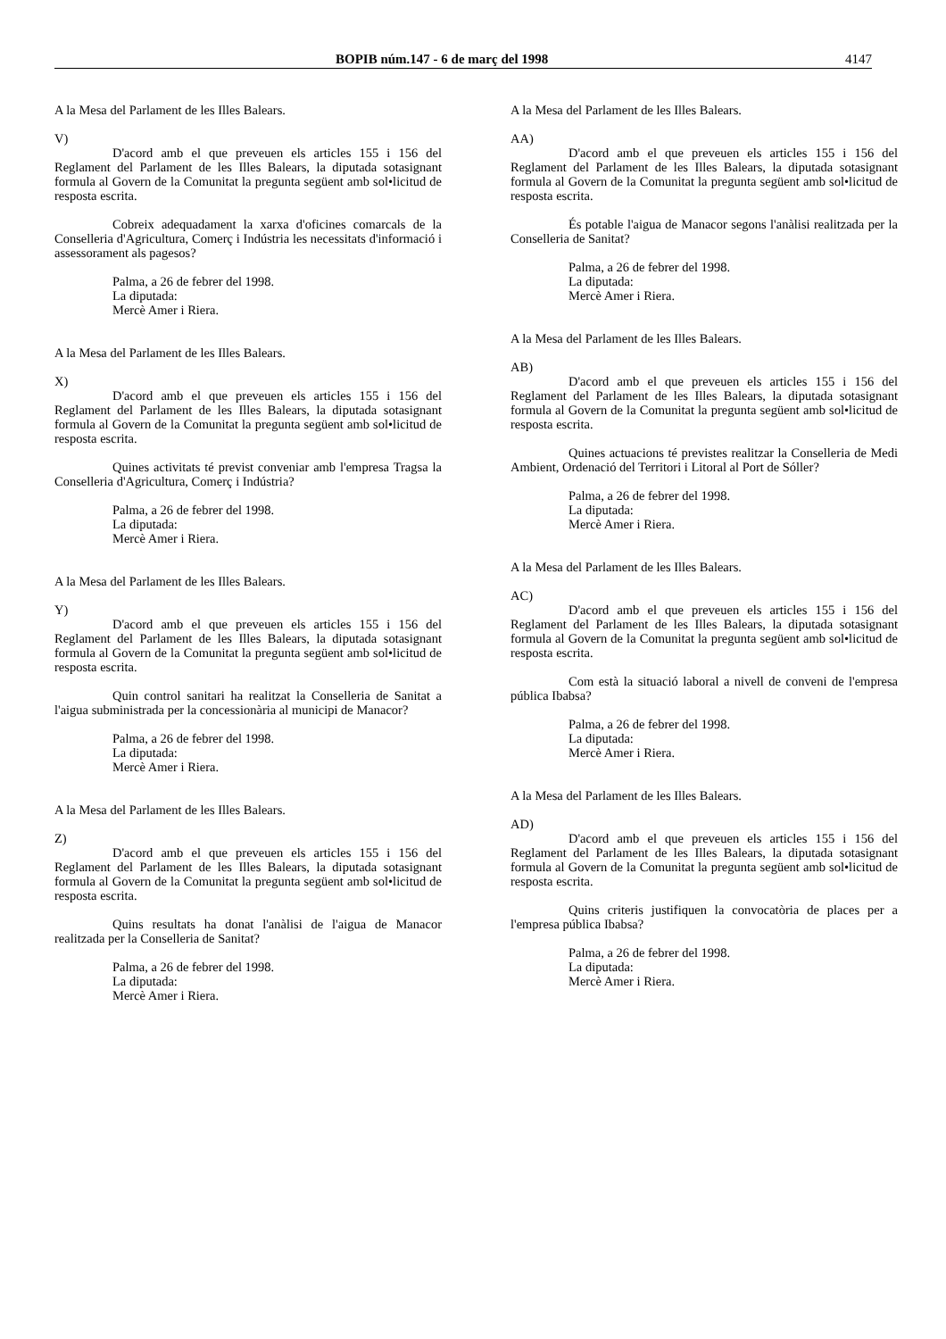BOPIB núm.147 - 6 de març del 1998 4147
A la Mesa del Parlament de les Illes Balears.
V)
D'acord amb el que preveuen els articles 155 i 156 del Reglament del Parlament de les Illes Balears, la diputada sotasignant formula al Govern de la Comunitat la pregunta següent amb sol•licitud de resposta escrita.
Cobreix adequadament la xarxa d'oficines comarcals de la Conselleria d'Agricultura, Comerç i Indústria les necessitats d'informació i assessorament als pagesos?
Palma, a 26 de febrer del 1998.
La diputada:
Mercè Amer i Riera.
A la Mesa del Parlament de les Illes Balears.
X)
D'acord amb el que preveuen els articles 155 i 156 del Reglament del Parlament de les Illes Balears, la diputada sotasignant formula al Govern de la Comunitat la pregunta següent amb sol•licitud de resposta escrita.
Quines activitats té previst conveniar amb l'empresa Tragsa la Conselleria d'Agricultura, Comerç i Indústria?
Palma, a 26 de febrer del 1998.
La diputada:
Mercè Amer i Riera.
A la Mesa del Parlament de les Illes Balears.
Y)
D'acord amb el que preveuen els articles 155 i 156 del Reglament del Parlament de les Illes Balears, la diputada sotasignant formula al Govern de la Comunitat la pregunta següent amb sol•licitud de resposta escrita.
Quin control sanitari ha realitzat la Conselleria de Sanitat a l'aigua subministrada per la concessionària al municipi de Manacor?
Palma, a 26 de febrer del 1998.
La diputada:
Mercè Amer i Riera.
A la Mesa del Parlament de les Illes Balears.
Z)
D'acord amb el que preveuen els articles 155 i 156 del Reglament del Parlament de les Illes Balears, la diputada sotasignant formula al Govern de la Comunitat la pregunta següent amb sol•licitud de resposta escrita.
Quins resultats ha donat l'anàlisi de l'aigua de Manacor realitzada per la Conselleria de Sanitat?
Palma, a 26 de febrer del 1998.
La diputada:
Mercè Amer i Riera.
A la Mesa del Parlament de les Illes Balears.
AA)
D'acord amb el que preveuen els articles 155 i 156 del Reglament del Parlament de les Illes Balears, la diputada sotasignant formula al Govern de la Comunitat la pregunta següent amb sol•licitud de resposta escrita.
És potable l'aigua de Manacor segons l'anàlisi realitzada per la Conselleria de Sanitat?
Palma, a 26 de febrer del 1998.
La diputada:
Mercè Amer i Riera.
A la Mesa del Parlament de les Illes Balears.
AB)
D'acord amb el que preveuen els articles 155 i 156 del Reglament del Parlament de les Illes Balears, la diputada sotasignant formula al Govern de la Comunitat la pregunta següent amb sol•licitud de resposta escrita.
Quines actuacions té previstes realitzar la Conselleria de Medi Ambient, Ordenació del Territori i Litoral al Port de Sóller?
Palma, a 26 de febrer del 1998.
La diputada:
Mercè Amer i Riera.
A la Mesa del Parlament de les Illes Balears.
AC)
D'acord amb el que preveuen els articles 155 i 156 del Reglament del Parlament de les Illes Balears, la diputada sotasignant formula al Govern de la Comunitat la pregunta següent amb sol•licitud de resposta escrita.
Com està la situació laboral a nivell de conveni de l'empresa pública Ibabsa?
Palma, a 26 de febrer del 1998.
La diputada:
Mercè Amer i Riera.
A la Mesa del Parlament de les Illes Balears.
AD)
D'acord amb el que preveuen els articles 155 i 156 del Reglament del Parlament de les Illes Balears, la diputada sotasignant formula al Govern de la Comunitat la pregunta següent amb sol•licitud de resposta escrita.
Quins criteris justifiquen la convocatòria de places per a l'empresa pública Ibabsa?
Palma, a 26 de febrer del 1998.
La diputada:
Mercè Amer i Riera.